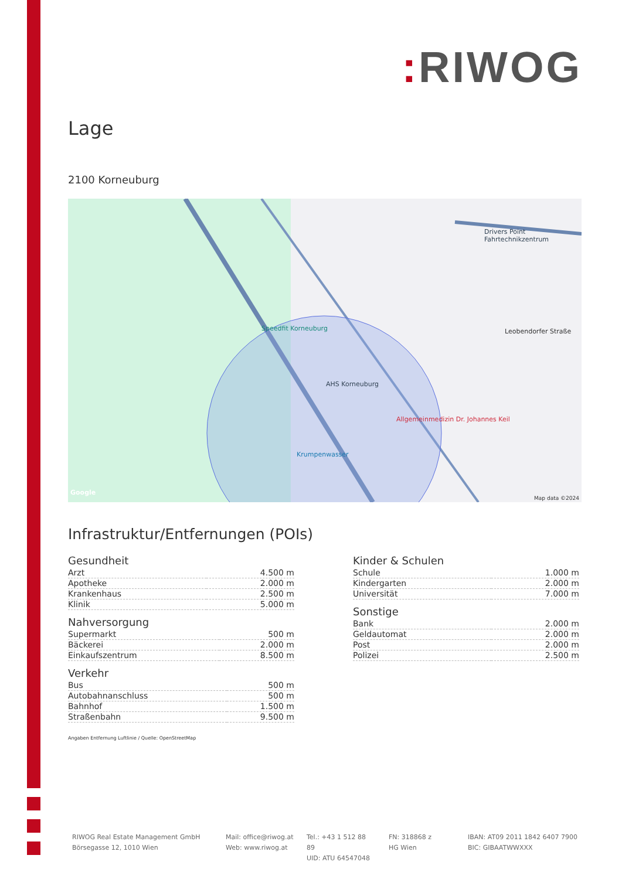: RIWOG
Lage
2100 Korneuburg
Speedfit Korneuburg
AHS Korneuburg
Drivers Point Fahrtechnikzentrum
Allgemeinmedizin Dr. Johannes Keil
Krumpenwasser
Leobendorfer Straße
Google
Map data ©2024
Infrastruktur/Entfernungen (POIs)
Gesundheit
| Arzt | 4.500 m |
| Apotheke | 2.000 m |
| Krankenhaus | 2.500 m |
| Klinik | 5.000 m |
Nahversorgung
| Supermarkt | 500 m |
| Bäckerei | 2.000 m |
| Einkaufszentrum | 8.500 m |
Verkehr
| Bus | 500 m |
| Autobahnanschluss | 500 m |
| Bahnhof | 1.500 m |
| Straßenbahn | 9.500 m |
Angaben Entfernung Luftlinie / Quelle: OpenStreetMap
Kinder & Schulen
| Schule | 1.000 m |
| Kindergarten | 2.000 m |
| Universität | 7.000 m |
Sonstige
| Bank | 2.000 m |
| Geldautomat | 2.000 m |
| Post | 2.000 m |
| Polizei | 2.500 m |
RIWOG Real Estate Management GmbH
Börsegasse 12, 1010 Wien
Mail: office@riwog.at
Web: www.riwog.at
Tel.: +43 1 512 88 89
UID: ATU 64547048
FN: 318868 z
HG Wien
IBAN: AT09 2011 1842 6407 7900
BIC: GIBAATWWXXX